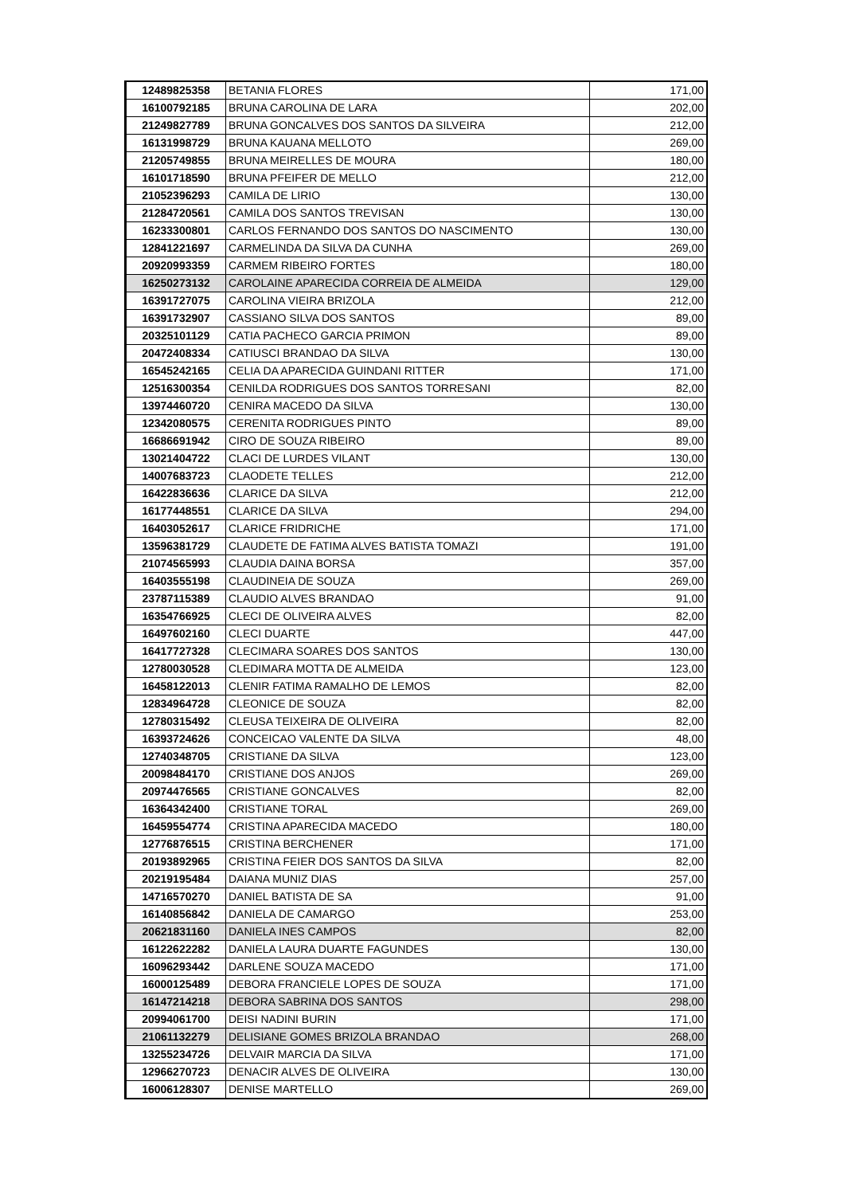| 12489825358 | BETANIA FLORES | 171,00 |
| 16100792185 | BRUNA CAROLINA DE LARA | 202,00 |
| 21249827789 | BRUNA GONCALVES DOS SANTOS DA SILVEIRA | 212,00 |
| 16131998729 | BRUNA KAUANA MELLOTO | 269,00 |
| 21205749855 | BRUNA MEIRELLES DE MOURA | 180,00 |
| 16101718590 | BRUNA PFEIFER DE MELLO | 212,00 |
| 21052396293 | CAMILA DE LIRIO | 130,00 |
| 21284720561 | CAMILA DOS SANTOS TREVISAN | 130,00 |
| 16233300801 | CARLOS FERNANDO DOS SANTOS DO NASCIMENTO | 130,00 |
| 12841221697 | CARMELINDA DA SILVA DA CUNHA | 269,00 |
| 20920993359 | CARMEM RIBEIRO FORTES | 180,00 |
| 16250273132 | CAROLAINE APARECIDA CORREIA DE ALMEIDA | 129,00 |
| 16391727075 | CAROLINA VIEIRA BRIZOLA | 212,00 |
| 16391732907 | CASSIANO SILVA DOS SANTOS | 89,00 |
| 20325101129 | CATIA PACHECO GARCIA PRIMON | 89,00 |
| 20472408334 | CATIUSCI BRANDAO DA SILVA | 130,00 |
| 16545242165 | CELIA DA APARECIDA GUINDANI RITTER | 171,00 |
| 12516300354 | CENILDA RODRIGUES DOS SANTOS TORRESANI | 82,00 |
| 13974460720 | CENIRA MACEDO DA SILVA | 130,00 |
| 12342080575 | CERENITA RODRIGUES PINTO | 89,00 |
| 16686691942 | CIRO DE SOUZA RIBEIRO | 89,00 |
| 13021404722 | CLACI DE LURDES VILANT | 130,00 |
| 14007683723 | CLAODETE TELLES | 212,00 |
| 16422836636 | CLARICE DA SILVA | 212,00 |
| 16177448551 | CLARICE DA SILVA | 294,00 |
| 16403052617 | CLARICE FRIDRICHE | 171,00 |
| 13596381729 | CLAUDETE DE FATIMA ALVES BATISTA TOMAZI | 191,00 |
| 21074565993 | CLAUDIA DAINA BORSA | 357,00 |
| 16403555198 | CLAUDINEIA DE SOUZA | 269,00 |
| 23787115389 | CLAUDIO ALVES BRANDAO | 91,00 |
| 16354766925 | CLECI DE OLIVEIRA ALVES | 82,00 |
| 16497602160 | CLECI DUARTE | 447,00 |
| 16417727328 | CLECIMARA SOARES DOS SANTOS | 130,00 |
| 12780030528 | CLEDIMARA MOTTA DE ALMEIDA | 123,00 |
| 16458122013 | CLENIR FATIMA RAMALHO DE LEMOS | 82,00 |
| 12834964728 | CLEONICE DE SOUZA | 82,00 |
| 12780315492 | CLEUSA TEIXEIRA DE OLIVEIRA | 82,00 |
| 16393724626 | CONCEICAO VALENTE DA SILVA | 48,00 |
| 12740348705 | CRISTIANE DA SILVA | 123,00 |
| 20098484170 | CRISTIANE DOS ANJOS | 269,00 |
| 20974476565 | CRISTIANE GONCALVES | 82,00 |
| 16364342400 | CRISTIANE TORAL | 269,00 |
| 16459554774 | CRISTINA APARECIDA MACEDO | 180,00 |
| 12776876515 | CRISTINA BERCHENER | 171,00 |
| 20193892965 | CRISTINA FEIER DOS SANTOS DA SILVA | 82,00 |
| 20219195484 | DAIANA MUNIZ DIAS | 257,00 |
| 14716570270 | DANIEL BATISTA DE SA | 91,00 |
| 16140856842 | DANIELA DE CAMARGO | 253,00 |
| 20621831160 | DANIELA INES CAMPOS | 82,00 |
| 16122622282 | DANIELA LAURA DUARTE FAGUNDES | 130,00 |
| 16096293442 | DARLENE SOUZA MACEDO | 171,00 |
| 16000125489 | DEBORA FRANCIELE LOPES DE SOUZA | 171,00 |
| 16147214218 | DEBORA SABRINA DOS SANTOS | 298,00 |
| 20994061700 | DEISI NADINI BURIN | 171,00 |
| 21061132279 | DELISIANE GOMES BRIZOLA BRANDAO | 268,00 |
| 13255234726 | DELVAIR MARCIA DA SILVA | 171,00 |
| 12966270723 | DENACIR ALVES DE OLIVEIRA | 130,00 |
| 16006128307 | DENISE MARTELLO | 269,00 |